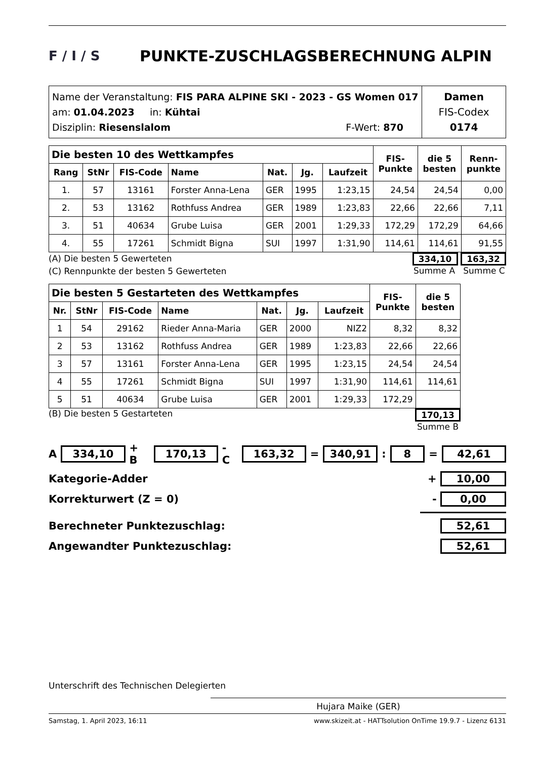F / I / S
PUNKTE-ZUSCHLAGSBERECHNUNG ALPIN
Name der Veranstaltung: FIS PARA ALPINE SKI - 2023 - GS Women 017
am: 01.04.2023 in: Kühtai
Disziplin: Riesenslalom F-Wert: 870
Damen
FIS-Codex
0174
| Die besten 10 des Wettkampfes | | | | | | | FIS- Punkte | die 5 besten | Renn- punkte |
| --- | --- | --- | --- | --- | --- | --- | --- | --- | --- |
| Rang | StNr | FIS-Code | Name | Nat. | Jg. | Laufzeit | | | |
| 1. | 57 | 13161 | Forster Anna-Lena | GER | 1995 | 1:23,15 | 24,54 | 24,54 | 0,00 |
| 2. | 53 | 13162 | Rothfuss Andrea | GER | 1989 | 1:23,83 | 22,66 | 22,66 | 7,11 |
| 3. | 51 | 40634 | Grube Luisa | GER | 2001 | 1:29,33 | 172,29 | 172,29 | 64,66 |
| 4. | 55 | 17261 | Schmidt Bigna | SUI | 1997 | 1:31,90 | 114,61 | 114,61 | 91,55 |
(A) Die besten 5 Gewerteten
(C) Rennpunkte der besten 5 Gewerteten
334,10 163,32
Summe A Summe C
| Die besten 5 Gestarteten des Wettkampfes | | | | | | | FIS- Punkte | die 5 besten |
| --- | --- | --- | --- | --- | --- | --- | --- | --- |
| Nr. | StNr | FIS-Code | Name | Nat. | Jg. | Laufzeit | | |
| 1 | 54 | 29162 | Rieder Anna-Maria | GER | 2000 | NIZ2 | 8,32 | 8,32 |
| 2 | 53 | 13162 | Rothfuss Andrea | GER | 1989 | 1:23,83 | 22,66 | 22,66 |
| 3 | 57 | 13161 | Forster Anna-Lena | GER | 1995 | 1:23,15 | 24,54 | 24,54 |
| 4 | 55 | 17261 | Schmidt Bigna | SUI | 1997 | 1:31,90 | 114,61 | 114,61 |
| 5 | 51 | 40634 | Grube Luisa | GER | 2001 | 1:29,33 | 172,29 | |
(B) Die besten 5 Gestarteten 170,13
Summe B
A 334,10 + B 170,13 - C 163,32 = 340,91 : 8 = 42,61
Kategorie-Adder + 10,00
Korrekturwert (Z = 0) - 0,00
Berechneter Punktezuschlag: 52,61
Angewandter Punktezuschlag: 52,61
Unterschrift des Technischen Delegierten
Hujara Maike (GER)
Samstag, 1. April 2023, 16:11 www.skizeit.at - HATTsolution OnTime 19.9.7 - Lizenz 6131